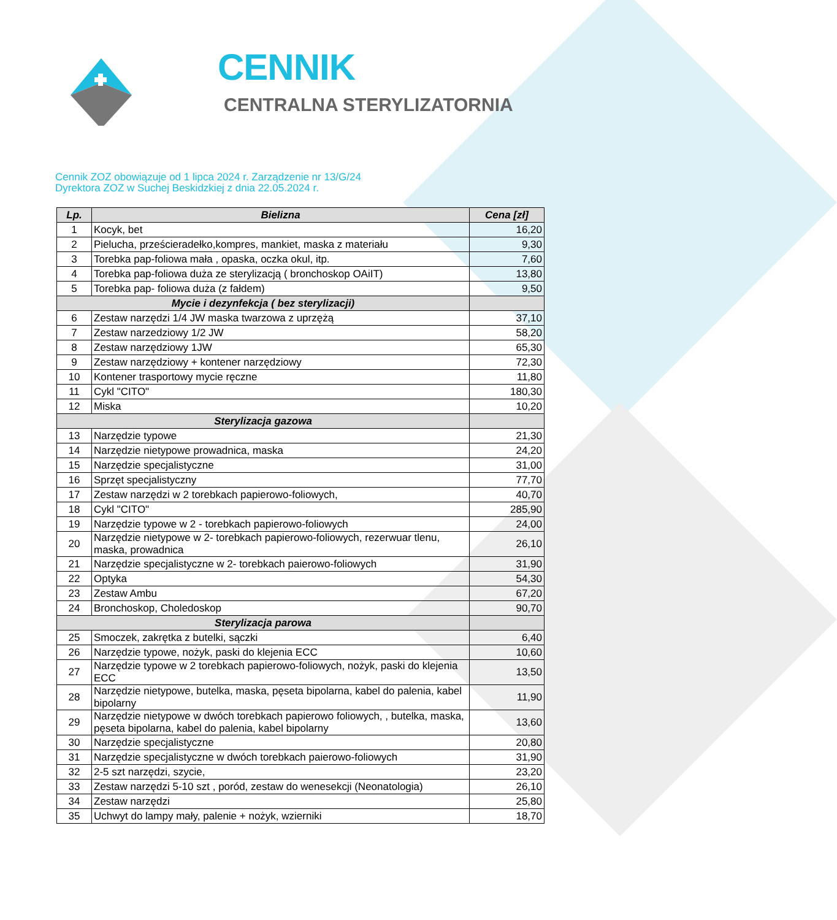CENNIK
CENTRALNA STERYLIZATORNIA
Cennik ZOZ obowiązuje od 1 lipca 2024 r. Zarządzenie nr 13/G/24
Dyrektora ZOZ w Suchej Beskidzkiej z dnia 22.05.2024 r.
| Lp. | Bielizna | Cena [zł] |
| --- | --- | --- |
| 1 | Kocyk, bet | 16,20 |
| 2 | Pielucha, prześcieradełko,kompres, mankiet, maska z materiału | 9,30 |
| 3 | Torebka pap-foliowa mała , opaska, oczka okul, itp. | 7,60 |
| 4 | Torebka pap-foliowa duża ze sterylizacją ( bronchoskop OAiIT) | 13,80 |
| 5 | Torebka pap- foliowa duża (z fałdem) | 9,50 |
| Mycie i dezynfekcja ( bez sterylizacji) | | |
| 6 | Zestaw narzędzi 1/4 JW maska twarzowa z uprzężą | 37,10 |
| 7 | Zestaw narzedziowy 1/2 JW | 58,20 |
| 8 | Zestaw narzędziowy 1JW | 65,30 |
| 9 | Zestaw narzędziowy + kontener narzędziowy | 72,30 |
| 10 | Kontener trasportowy mycie ręczne | 11,80 |
| 11 | Cykl "CITO" | 180,30 |
| 12 | Miska | 10,20 |
| Sterylizacja gazowa | | |
| 13 | Narzędzie typowe | 21,30 |
| 14 | Narzędzie nietypowe prowadnica, maska | 24,20 |
| 15 | Narzędzie specjalistyczne | 31,00 |
| 16 | Sprzęt specjalistyczny | 77,70 |
| 17 | Zestaw narzędzi w 2 torebkach papierowo-foliowych, | 40,70 |
| 18 | Cykl "CITO" | 285,90 |
| 19 | Narzędzie typowe w 2 - torebkach papierowo-foliowych | 24,00 |
| 20 | Narzędzie nietypowe w 2- torebkach papierowo-foliowych, rezerwuar tlenu, maska, prowadnica | 26,10 |
| 21 | Narzędzie specjalistyczne w 2- torebkach paierowo-foliowych | 31,90 |
| 22 | Optyka | 54,30 |
| 23 | Zestaw Ambu | 67,20 |
| 24 | Bronchoskop, Choledoskop | 90,70 |
| Sterylizacja parowa | | |
| 25 | Smoczek, zakrętka z butelki, sączki | 6,40 |
| 26 | Narzędzie typowe, nożyk, paski do klejenia ECC | 10,60 |
| 27 | Narzędzie typowe w 2 torebkach papierowo-foliowych, nożyk, paski do klejenia ECC | 13,50 |
| 28 | Narzędzie nietypowe, butelka, maska, pęseta bipolarna, kabel do palenia, kabel bipolarny | 11,90 |
| 29 | Narzędzie nietypowe w dwóch torebkach papierowo foliowych, , butelka, maska, pęseta bipolarna, kabel do palenia, kabel bipolarny | 13,60 |
| 30 | Narzędzie specjalistyczne | 20,80 |
| 31 | Narzędzie specjalistyczne w dwóch torebkach paierowo-foliowych | 31,90 |
| 32 | 2-5 szt narzędzi, szycie, | 23,20 |
| 33 | Zestaw narzędzi 5-10 szt , poród, zestaw do wenesekcji (Neonatologia) | 26,10 |
| 34 | Zestaw narzędzi | 25,80 |
| 35 | Uchwyt do lampy mały, palenie + nożyk, wzierniki | 18,70 |